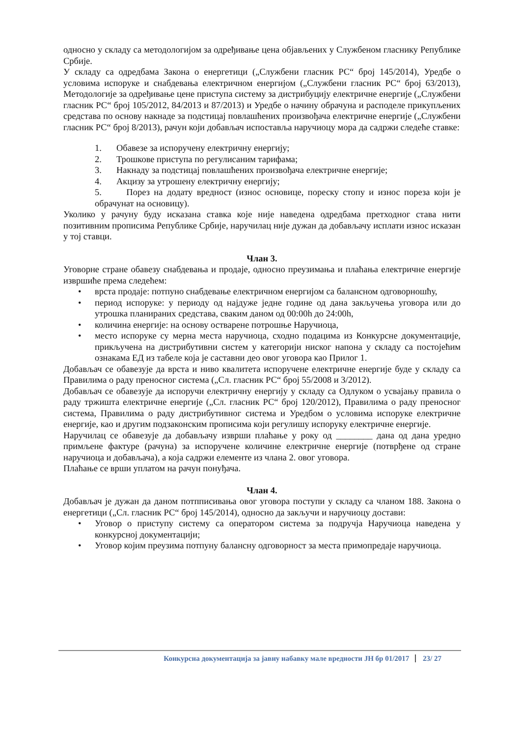односно у складу са методологијом за одређивање цена објављених у Службеном гласнику Републике Србије.
У складу са одредбама Закона о енергетици („Службени гласник РС“ број 145/2014), Уредбе о условима испоруке и снабдевања електричном енергијом („Службени гласник РС“ број 63/2013), Методологије за одређивање цене приступа систему за дистрибуцију електричне енергије („Службени гласник РС“ број 105/2012, 84/2013 и 87/2013) и Уредбе о начину обрачуна и расподеле прикупљених средстава по основу накнаде за подстицај повлашћених произвођача електричне енергије („Службени гласник РС“ број 8/2013), рачун који добављач испоставља наручиоцу мора да садржи следеће ставке:
1. Обавезе за испоручену електричну енергију;
2. Трошкове приступа по регулисаним тарифама;
3. Накнаду за подстицај повлашћених произвођача електричне енергије;
4. Акцизу за утрошену електричну енергију;
5. Порез на додату вредност (износ основице, пореску стопу и износ пореза који је обрачунат на основицу).
Уколико у рачуну буду исказана ставка које није наведена одредбама претходног става нити позитивним прописима Републике Србије, наручилац није дужан да добављачу исплати износ исказан у тој ставци.
Члан 3.
Уговорне стране обавезу снабдевања и продаје, односно преузимања и плаћања електричне енергије извршиће према следећем:
• врста продаје: потпуно снабдевање електричном енергијом са балансном одговорношћу,
• период испоруке: у периоду од најдуже једне године од дана закључења уговора или до утрошка планираних средстава, сваким даном од 00:00h до 24:00h,
• количина енергије: на основу остварене потрошње Наручиоца,
• место испоруке су мерна места наручиоца, сходно подацима из Конкурсне документације, прикључена на дистрибутивни систем у категорији ниског напона у складу са постојећим ознакама ЕД из табеле која је саставни део овог уговора као Прилог 1.
Добављач се обавезује да врста и ниво квалитета испоручене електричне енергије буде у складу са Правилима о раду преносног система („Сл. гласник РС“ број 55/2008 и 3/2012).
Добављач се обавезује да испоручи електричну енергију у складу са Одлуком о усвајању правила о раду тржишта електричне енергије („Сл. гласник РС“ број 120/2012), Правилима о раду преносног система, Правилима о раду дистрибутивног система и Уредбом о условима испоруке електричне енергије, као и другим подзаконским прописима који регулишу испоруку електричне енергије.
Наручилац се обавезује да добављачу изврши плаћање у року од ________ дана од дана уредно примљене фактуре (рачуна) за испоручене количине електричне енергије (потврђене од стране наручиоца и добављача), а која садржи елементе из члана 2. овог уговора.
Плаћање се врши уплатом на рачун понуђача.
Члан 4.
Добављач је дужан да даном потпписивања овог уговора поступи у складу са чланом 188. Закона о енергетици („Сл. гласник РС“ број 145/2014), односно да закључи и наручиоцу достави:
• Уговор о приступу систему са оператором система за подручја Наручиоца наведена у конкурсној документацији;
• Уговор којим преузима потпуну балансну одговорност за места примопредаје наручиоца.
Конкурсна документација за јавну набавку мале вредности ЈН бр 01/2017 23/ 27